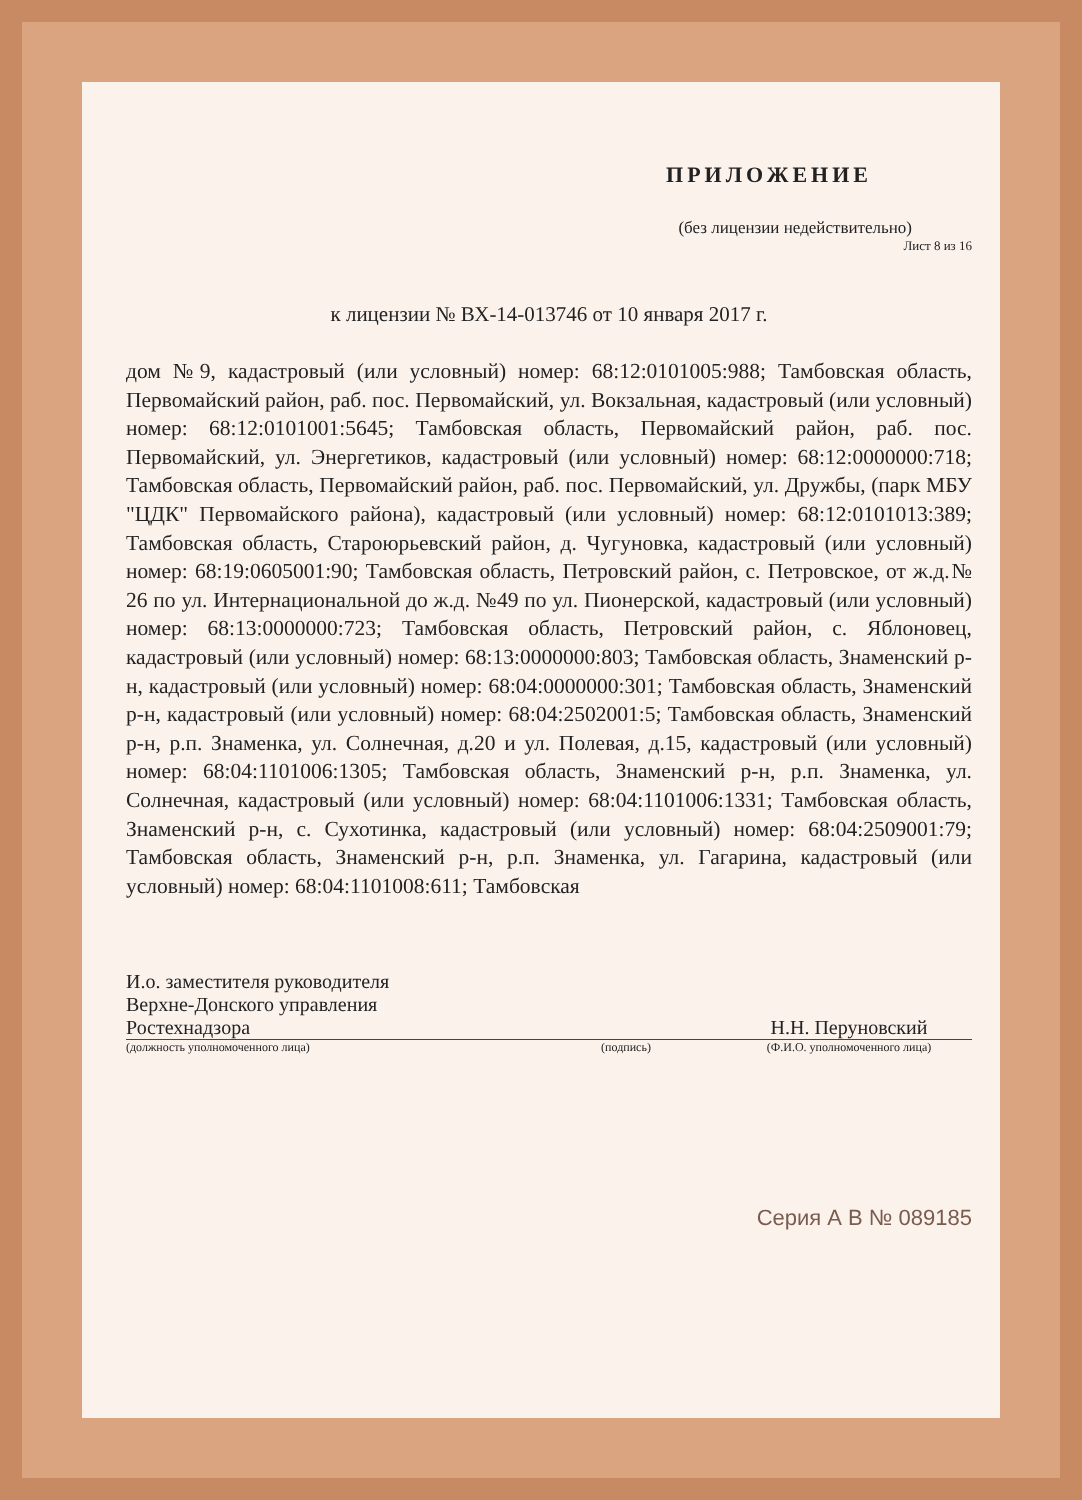ПРИЛОЖЕНИЕ
(без лицензии недействительно)
Лист 8 из 16
к лицензии № ВХ-14-013746 от 10 января 2017 г.
дом №9, кадастровый (или условный) номер: 68:12:0101005:988; Тамбовская область, Первомайский район, раб. пос. Первомайский, ул. Вокзальная, кадастровый (или условный) номер: 68:12:0101001:5645; Тамбовская область, Первомайский район, раб. пос. Первомайский, ул. Энергетиков, кадастровый (или условный) номер: 68:12:0000000:718; Тамбовская область, Первомайский район, раб. пос. Первомайский, ул. Дружбы, (парк МБУ "ЦДК" Первомайского района), кадастровый (или условный) номер: 68:12:0101013:389; Тамбовская область, Староюрьевский район, д. Чугуновка, кадастровый (или условный) номер: 68:19:0605001:90; Тамбовская область, Петровский район, с. Петровское, от ж.д.№ 26 по ул. Интернациональной до ж.д. №49 по ул. Пионерской, кадастровый (или условный) номер: 68:13:0000000:723; Тамбовская область, Петровский район, с. Яблоновец, кадастровый (или условный) номер: 68:13:0000000:803; Тамбовская область, Знаменский р-н, кадастровый (или условный) номер: 68:04:0000000:301; Тамбовская область, Знаменский р-н, кадастровый (или условный) номер: 68:04:2502001:5; Тамбовская область, Знаменский р-н, р.п. Знаменка, ул. Солнечная, д.20 и ул. Полевая, д.15, кадастровый (или условный) номер: 68:04:1101006:1305; Тамбовская область, Знаменский р-н, р.п. Знаменка, ул. Солнечная, кадастровый (или условный) номер: 68:04:1101006:1331; Тамбовская область, Знаменский р-н, с. Сухотинка, кадастровый (или условный) номер: 68:04:2509001:79; Тамбовская область, Знаменский р-н, р.п. Знаменка, ул. Гагарина, кадастровый (или условный) номер: 68:04:1101008:611; Тамбовская
И.о. заместителя руководителя
Верхне-Донского управления
Ростехнадзора
(должность уполномоченного лица)
(подпись)
Н.Н. Перуновский
(Ф.И.О. уполномоченного лица)
Серия А В № 089185